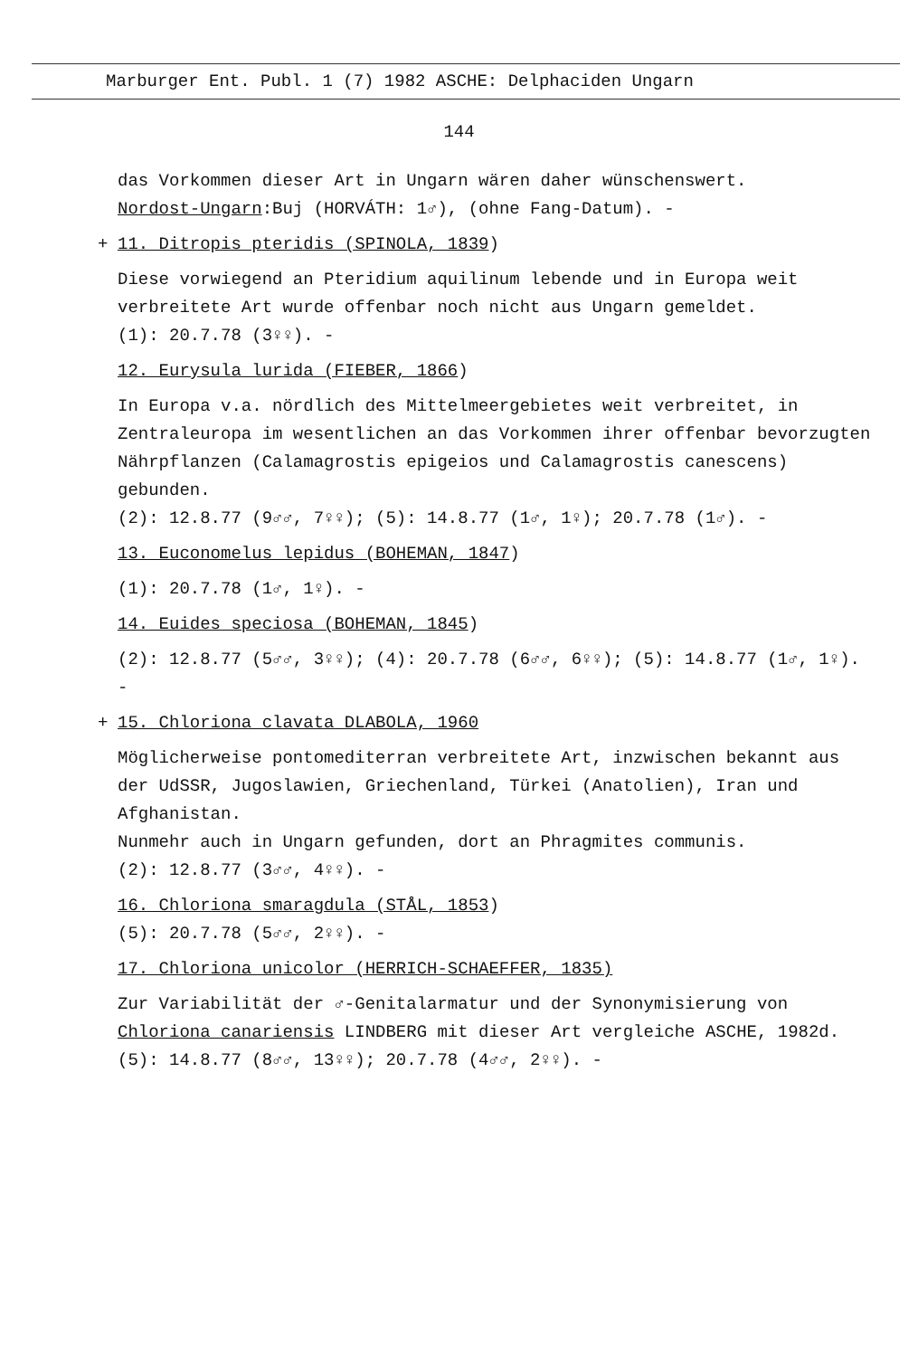Marburger Ent. Publ. 1 (7) 1982 ASCHE: Delphaciden Ungarn
144
das Vorkommen dieser Art in Ungarn wären daher wünschenswert.
Nordost-Ungarn:Buj (HORVÁTH: 1♂), (ohne Fang-Datum). -
+ 11. Ditropis pteridis (SPINOLA, 1839)
Diese vorwiegend an Pteridium aquilinum lebende und in Europa weit verbreitete Art wurde offenbar noch nicht aus Ungarn gemeldet.
(1): 20.7.78 (3♀♀). -
12. Eurysula lurida (FIEBER, 1866)
In Europa v.a. nördlich des Mittelmeergebietes weit verbreitet, in Zentraleuropa im wesentlichen an das Vorkommen ihrer offenbar bevorzugten Nährpflanzen (Calamagrostis epigeios und Calamagrostis canescens) gebunden.
(2): 12.8.77 (9♂♂, 7♀♀); (5): 14.8.77 (1♂, 1♀); 20.7.78 (1♂). -
13. Euconomelus lepidus (BOHEMAN, 1847)
(1): 20.7.78 (1♂, 1♀). -
14. Euides speciosa (BOHEMAN, 1845)
(2): 12.8.77 (5♂♂, 3♀♀); (4): 20.7.78 (6♂♂, 6♀♀); (5): 14.8.77 (1♂, 1♀). -
+ 15. Chloriona clavata DLABOLA, 1960
Möglicherweise pontomediterran verbreitete Art, inzwischen bekannt aus der UdSSR, Jugoslawien, Griechenland, Türkei (Anatolien), Iran und Afghanistan.
Nunmehr auch in Ungarn gefunden, dort an Phragmites communis.
(2): 12.8.77 (3♂♂, 4♀♀). -
16. Chloriona smaragdula (STÅL, 1853)
(5): 20.7.78 (5♂♂, 2♀♀). -
17. Chloriona unicolor (HERRICH-SCHAEFFER, 1835)
Zur Variabilität der ♂-Genitalarmatur und der Synonymisierung von Chloriona canariensis LINDBERG mit dieser Art vergleiche ASCHE, 1982d.
(5): 14.8.77 (8♂♂, 13♀♀); 20.7.78 (4♂♂, 2♀♀). -